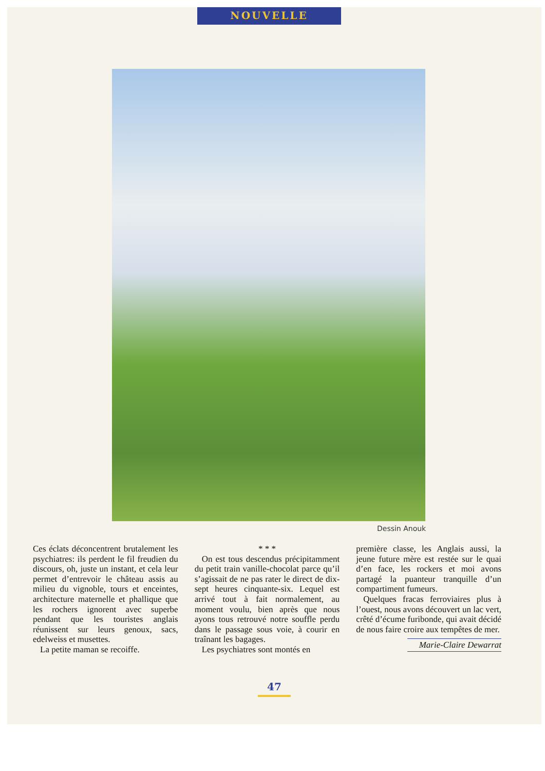NOUVELLE
Dessin Anouk
Ces éclats déconcentrent brutalement les psychiatres: ils perdent le fil freudien du discours, oh, juste un instant, et cela leur permet d’entrevoir le château assis au milieu du vignoble, tours et enceintes, architecture maternelle et phallique que les rochers ignorent avec superbe pendant que les touristes anglais réunissent sur leurs genoux, sacs, edelweiss et musettes.
La petite maman se recoiffe.
* * *
On est tous descendus précipitamment du petit train vanille-chocolat parce qu’il s’agissait de ne pas rater le direct de dix-sept heures cinquante-six. Lequel est arrivé tout à fait normalement, au moment voulu, bien après que nous ayons tous retrouvé notre souffle perdu dans le passage sous voie, à courir en traînant les bagages.
Les psychiatres sont montés en
première classe, les Anglais aussi, la jeune future mère est restée sur le quai d’en face, les rockers et moi avons partagé la puanteur tranquille d’un compartiment fumeurs.
Quelques fracas ferroviaires plus à l’ouest, nous avons découvert un lac vert, crêté d’écume furibonde, qui avait décidé de nous faire croire aux tempêtes de mer.
Marie-Claire Dewarrat
47